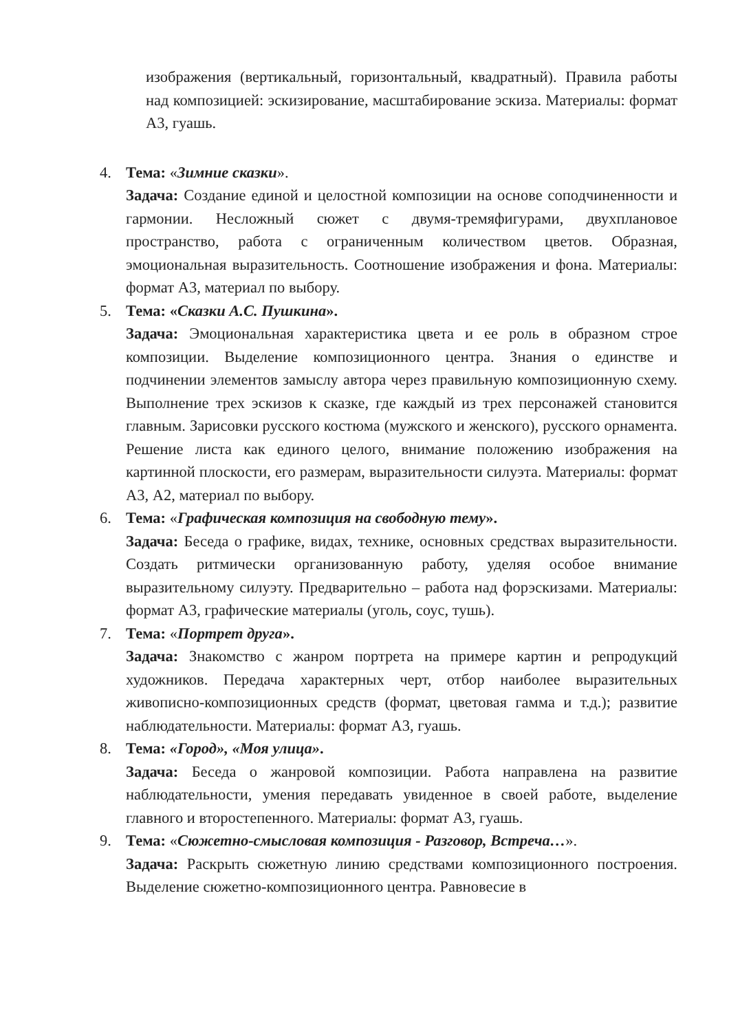изображения (вертикальный, горизонтальный, квадратный). Правила работы над композицией: эскизирование, масштабирование эскиза. Материалы: формат А3, гуашь.
4. Тема: «Зимние сказки».
Задача: Создание единой и целостной композиции на основе соподчиненности и гармонии. Несложный сюжет с двумя-тремяфигурами, двухплановое пространство, работа с ограниченным количеством цветов. Образная, эмоциональная выразительность. Соотношение изображения и фона. Материалы: формат А3, материал по выбору.
5. Тема: «Сказки А.С. Пушкина».
Задача: Эмоциональная характеристика цвета и ее роль в образном строе композиции. Выделение композиционного центра. Знания о единстве и подчинении элементов замыслу автора через правильную композиционную схему. Выполнение трех эскизов к сказке, где каждый из трех персонажей становится главным. Зарисовки русского костюма (мужского и женского), русского орнамента. Решение листа как единого целого, внимание положению изображения на картинной плоскости, его размерам, выразительности силуэта. Материалы: формат А3, А2, материал по выбору.
6. Тема: «Графическая композиция на свободную тему».
Задача: Беседа о графике, видах, технике, основных средствах выразительности. Создать ритмически организованную работу, уделяя особое внимание выразительному силуэту. Предварительно – работа над форэскизами. Материалы: формат А3, графические материалы (уголь, соус, тушь).
7. Тема: «Портрет друга».
Задача: Знакомство с жанром портрета на примере картин и репродукций художников. Передача характерных черт, отбор наиболее выразительных живописно-композиционных средств (формат, цветовая гамма и т.д.); развитие наблюдательности. Материалы: формат А3, гуашь.
8. Тема: «Город», «Моя улица».
Задача: Беседа о жанровой композиции. Работа направлена на развитие наблюдательности, умения передавать увиденное в своей работе, выделение главного и второстепенного. Материалы: формат А3, гуашь.
9. Тема: «Сюжетно-смысловая композиция - Разговор, Встреча…».
Задача: Раскрыть сюжетную линию средствами композиционного построения. Выделение сюжетно-композиционного центра. Равновесие в